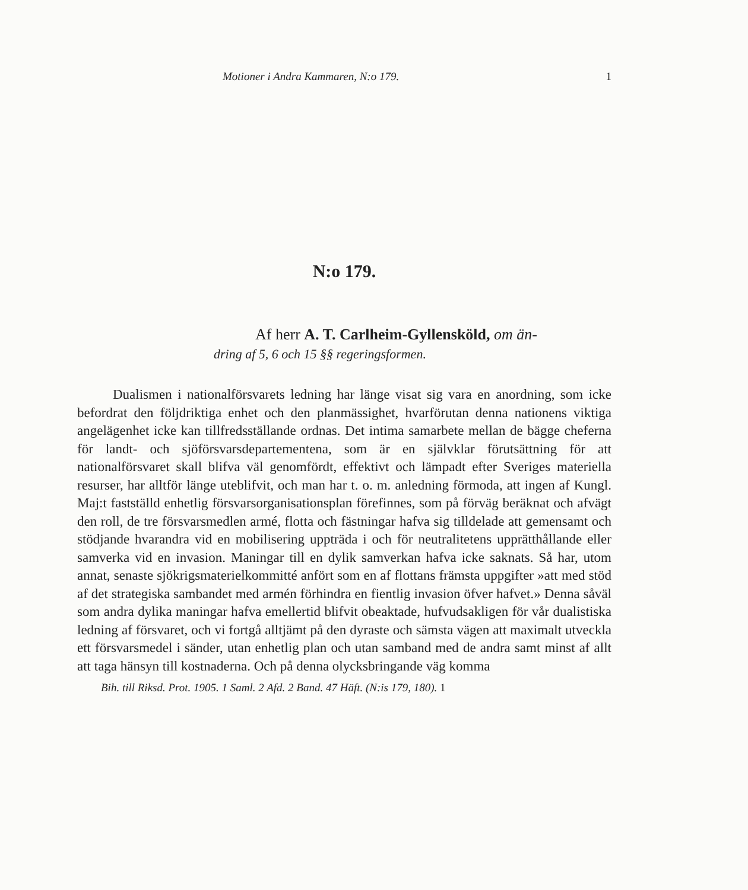Motioner i Andra Kammaren, N:o 179. 1
N:o 179.
Af herr A. T. Carlheim-Gyllensköld, om än-
dring af 5, 6 och 15 §§ regeringsformen.
Dualismen i nationalförsvarets ledning har länge visat sig vara en anordning, som icke befordrat den följdriktiga enhet och den planmässighet, hvarförutan denna nationens viktiga angelägenhet icke kan tillfredsställande ordnas. Det intima samarbete mellan de bägge cheferna för landt- och sjöförsvarsdepartementena, som är en självklar förutsättning för att nationalförsvaret skall blifva väl genomfördt, effektivt och lämpadt efter Sveriges materiella resurser, har alltför länge uteblifvit, och man har t. o. m. anledning förmoda, att ingen af Kungl. Maj:t fastställd enhetlig försvarsorganisationsplan förefinnes, som på förväg beräknat och afvägt den roll, de tre försvarsmedlen armé, flotta och fästningar hafva sig tilldelade att gemensamt och stödjande hvarandra vid en mobilisering uppträda i och för neutralitetens upprätthållande eller samverka vid en invasion. Maningar till en dylik samverkan hafva icke saknats. Så har, utom annat, senaste sjökrigsmaterielkommitté anfört som en af flottans främsta uppgifter »att med stöd af det strategiska sambandet med armén förhindra en fientlig invasion öfver hafvet.» Denna såväl som andra dylika maningar hafva emellertid blifvit obeaktade, hufvudsakligen för vår dualistiska ledning af försvaret, och vi fortgå alltjämt på den dyraste och sämsta vägen att maximalt utveckla ett försvarsmedel i sänder, utan enhetlig plan och utan samband med de andra samt minst af allt att taga hänsyn till kostnaderna. Och på denna olycksbringande väg komma
Bih. till Riksd. Prot. 1905. 1 Saml. 2 Afd. 2 Band. 47 Häft. (N:is 179, 180). 1